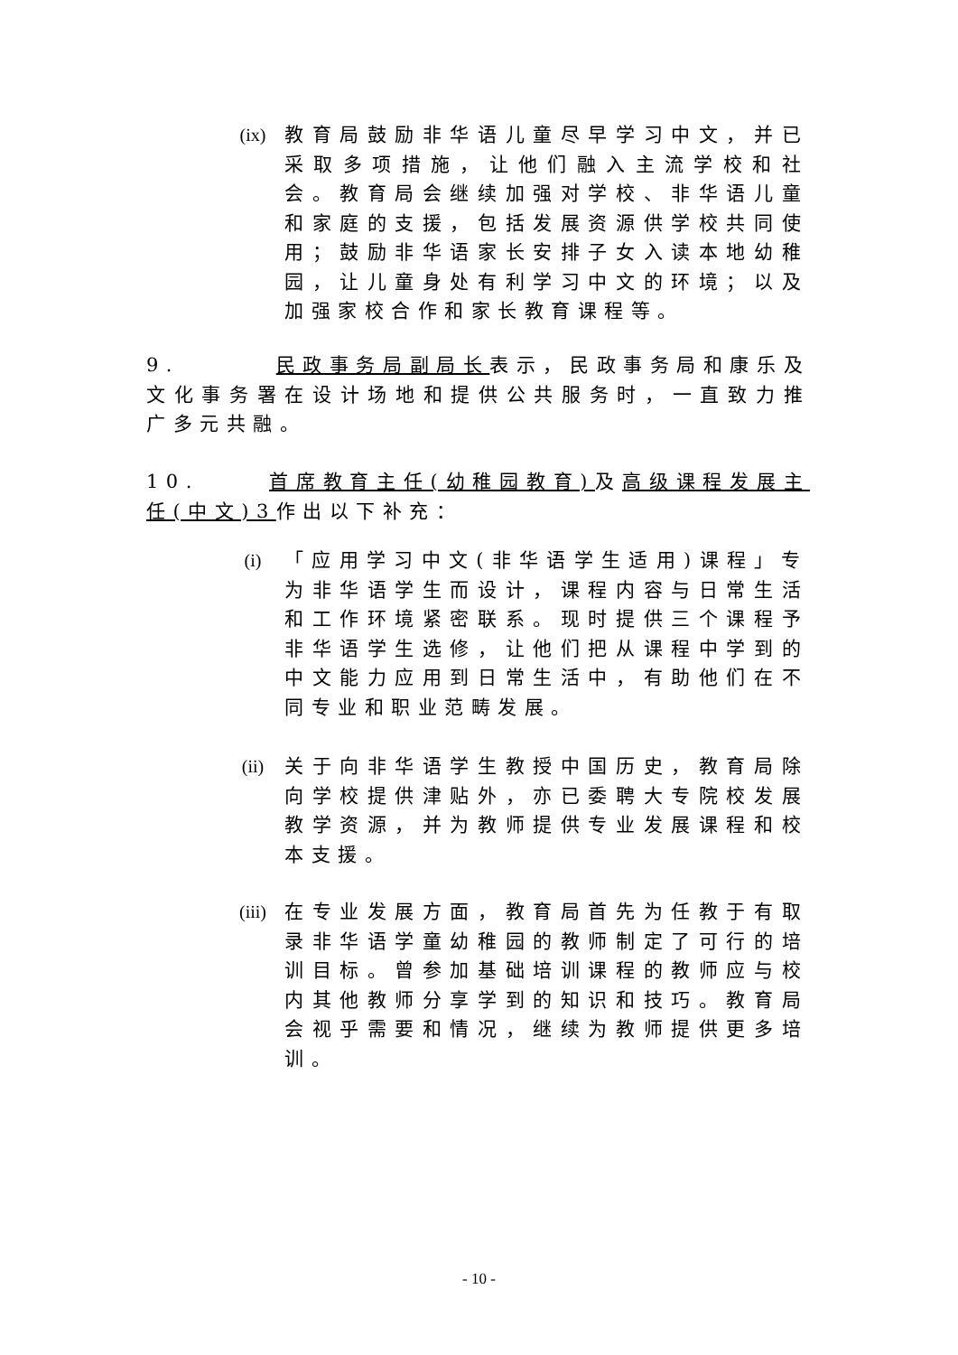(ix)
教育局鼓励非华语儿童尽早学习中文，并已采取多项措施，让他们融入主流学校和社会。教育局会继续加强对学校、非华语儿童和家庭的支援，包括发展资源供学校共同使用；鼓励非华语家长安排子女入读本地幼稚园，让儿童身处有利学习中文的环境；以及加强家校合作和家长教育课程等。
9. 民政事务局副局长表示，民政事务局和康乐及文化事务署在设计场地和提供公共服务时，一直致力推广多元共融。
10. 首席教育主任(幼稚园教育) 及高级课程发展主任(中文)3作出以下补充：
(i) 「应用学习中文(非华语学生适用)课程」专为非华语学生而设计，课程内容与日常生活和工作环境紧密联系。现时提供三个课程予非华语学生选修，让他们把从课程中学到的中文能力应用到日常生活中，有助他们在不同专业和职业范畴发展。
(ii)
关于向非华语学生教授中国历史，教育局除向学校提供津贴外，亦已委聘大专院校发展教学资源，并为教师提供专业发展课程和校本支援。
(iii)
在专业发展方面，教育局首先为任教于有取录非华语学童幼稚园的教师制定了可行的培训目标。曾参加基础培训课程的教师应与校内其他教师分享学到的知识和技巧。教育局会视乎需要和情况，继续为教师提供更多培训。
- 10 -